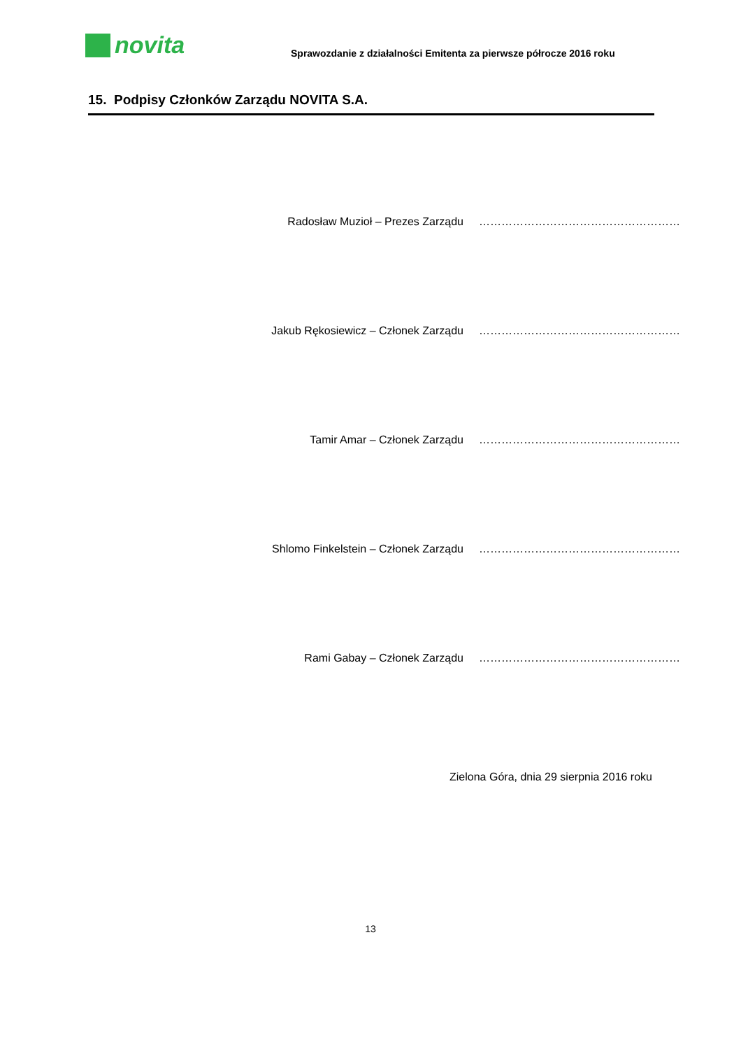novita
Sprawozdanie z działalności Emitenta za pierwsze półrocze 2016 roku
15. Podpisy Członków Zarządu NOVITA S.A.
Radosław Muzioł – Prezes Zarządu
………………………………………………
Jakub Rękosiewicz – Członek Zarządu
………………………………………………
Tamir Amar – Członek Zarządu ………………………………………………
Shlomo Finkelstein – Członek Zarządu
………………………………………………
Rami Gabay – Członek Zarządu ………………………………………………
Zielona Góra, dnia 29 sierpnia 2016 roku
13